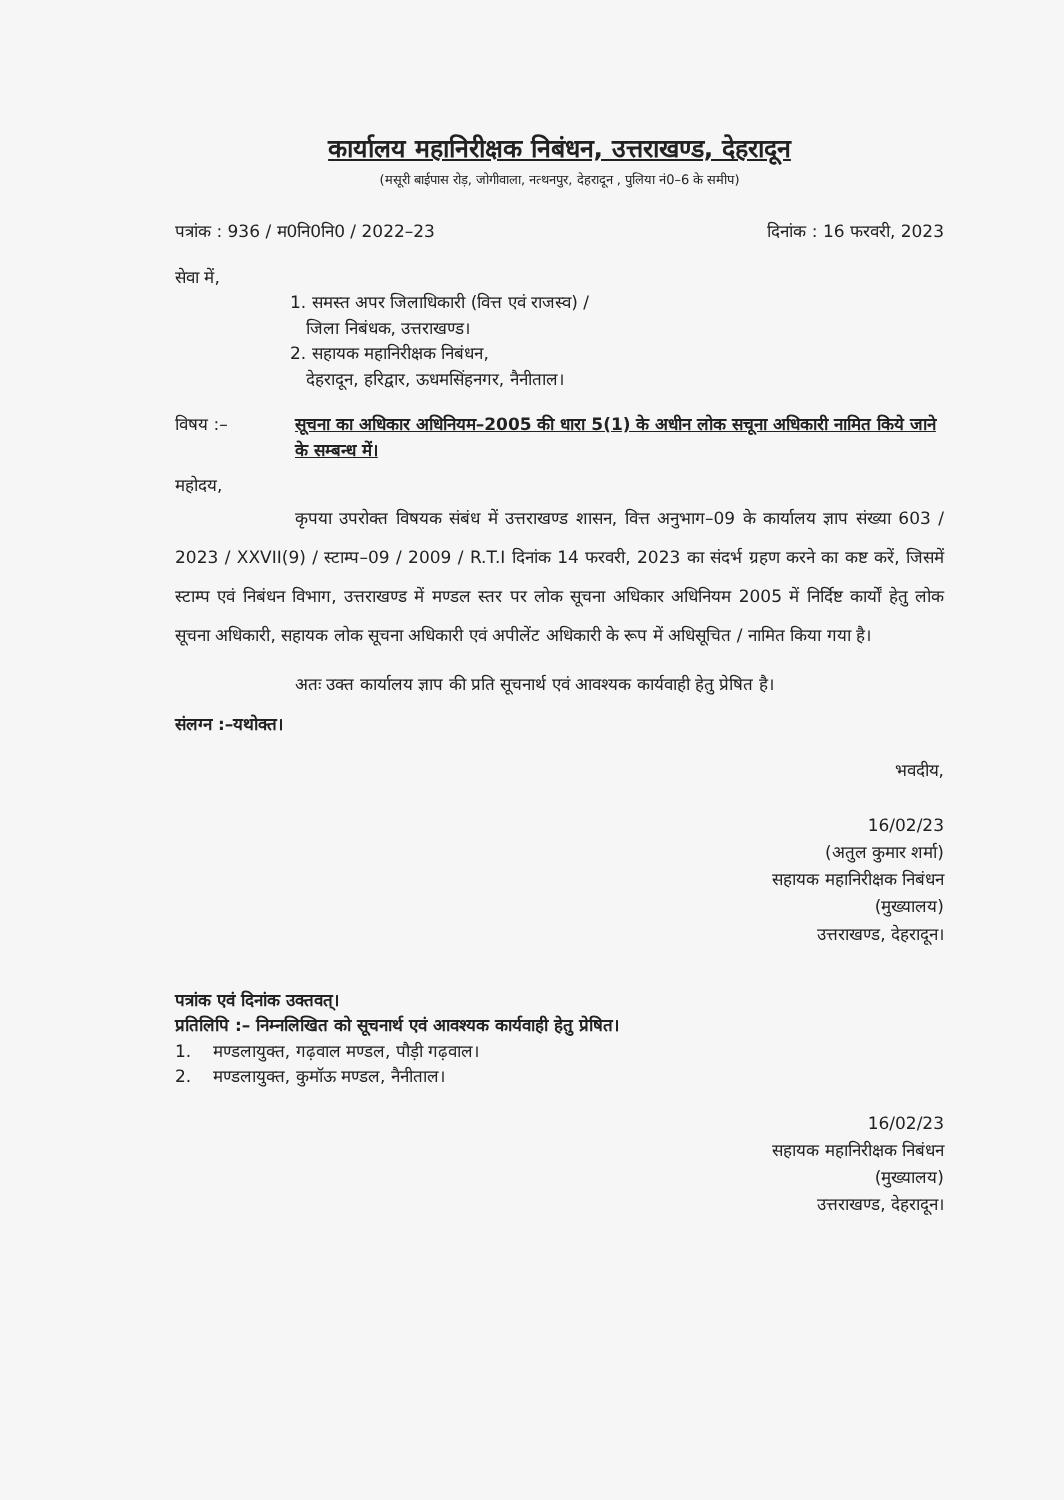कार्यालय महानिरीक्षक निबंधन, उत्तराखण्ड, देहरादून
(मसूरी बाईपास रोड़, जोगीवाला, नत्थनपुर, देहरादून , पुलिया नं0–6 के समीप)
पत्रांक : 936 / म0नि0नि0 / 2022–23 दिनांक : 16 फरवरी, 2023
सेवा में,
1. समस्त अपर जिलाधिकारी (वित्त एवं राजस्व) /
जिला निबंधक, उत्तराखण्ड।
2. सहायक महानिरीक्षक निबंधन,
देहरादून, हरिद्वार, ऊधमसिंहनगर, नैनीताल।
विषय :– सूचना का अधिकार अधिनियम–2005 की धारा 5(1) के अधीन लोक सचूना अधिकारी नामित किये जाने के सम्बन्ध में।
महोदय,
कृपया उपरोक्त विषयक संबंध में उत्तराखण्ड शासन, वित्त अनुभाग–09 के कार्यालय ज्ञाप संख्या 603 / 2023 / XXVII(9) / स्टाम्प–09 / 2009 / R.T.I दिनांक 14 फरवरी, 2023 का संदर्भ ग्रहण करने का कष्ट करें, जिसमें स्टाम्प एवं निबंधन विभाग, उत्तराखण्ड में मण्डल स्तर पर लोक सूचना अधिकार अधिनियम 2005 में निर्दिष्ट कार्यों हेतु लोक सूचना अधिकारी, सहायक लोक सूचना अधिकारी एवं अपीलेंट अधिकारी के रूप में अधिसूचित / नामित किया गया है।
अतः उक्त कार्यालय ज्ञाप की प्रति सूचनार्थ एवं आवश्यक कार्यवाही हेतु प्रेषित है।
संलग्न :–यथोक्त।
भवदीय,
16/02/23
(अतुल कुमार शर्मा)
सहायक महानिरीक्षक निबंधन
(मुख्यालय)
उत्तराखण्ड, देहरादून।
पत्रांक एवं दिनांक उक्तवत्।
प्रतिलिपि :– निम्नलिखित को सूचनार्थ एवं आवश्यक कार्यवाही हेतु प्रेषित।
1. मण्डलायुक्त, गढ़वाल मण्डल, पौड़ी गढ़वाल।
2. मण्डलायुक्त, कुमॉऊ मण्डल, नैनीताल।
16/02/23
सहायक महानिरीक्षक निबंधन
(मुख्यालय)
उत्तराखण्ड, देहरादून।